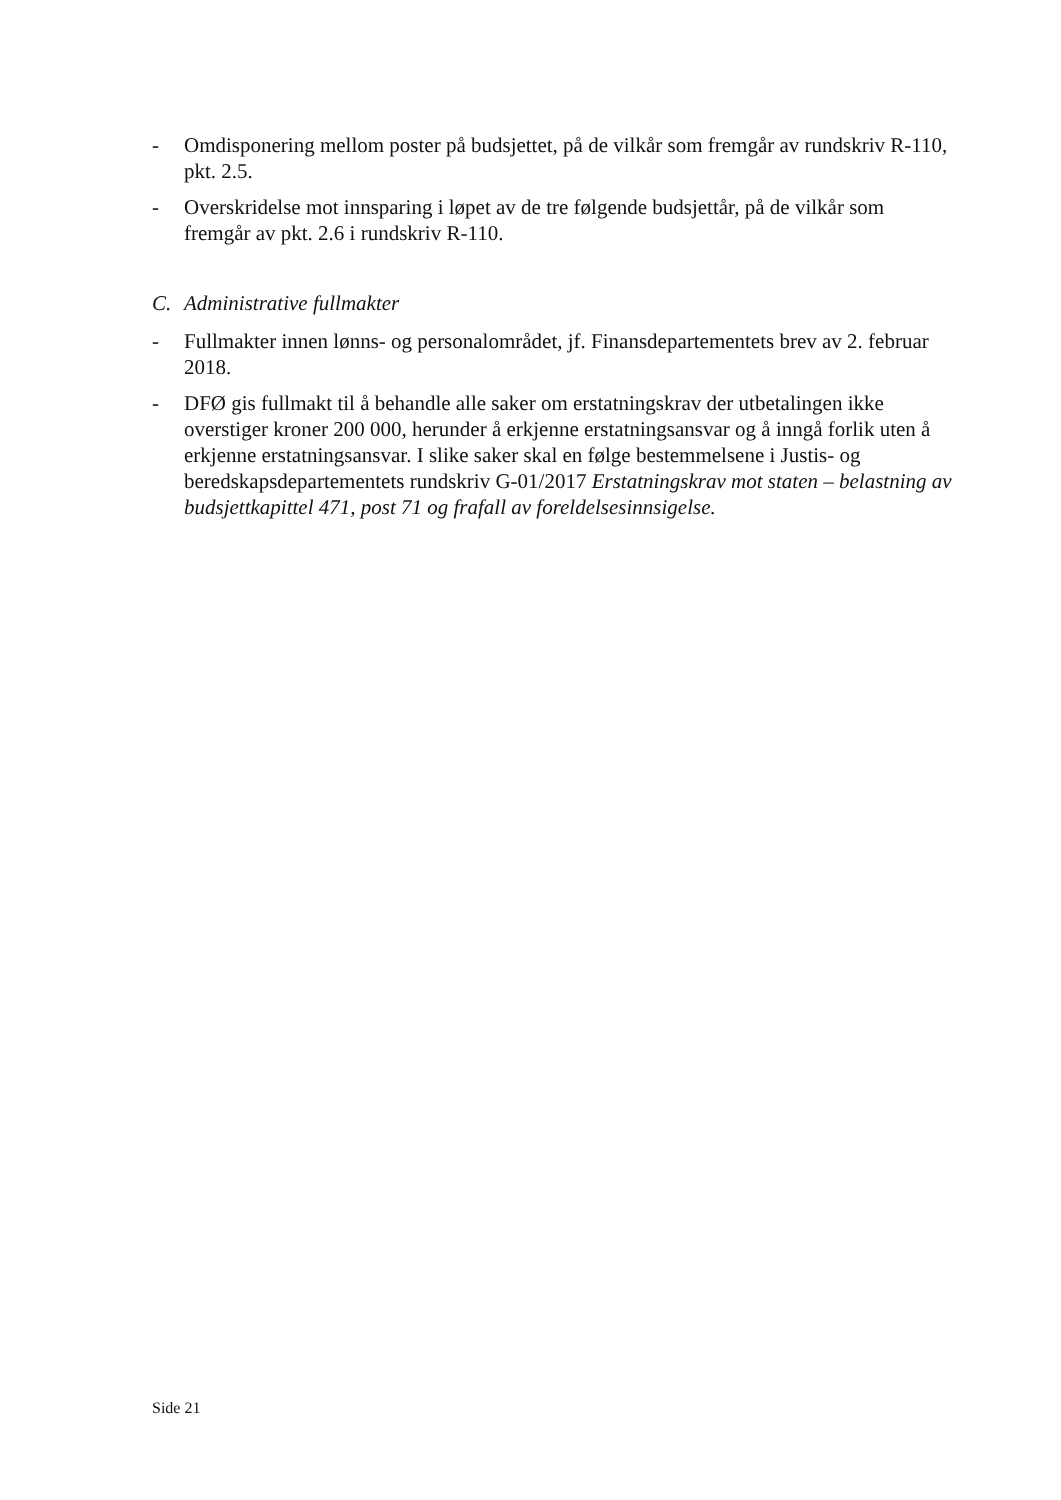- Omdisponering mellom poster på budsjettet, på de vilkår som fremgår av rundskriv R-110, pkt. 2.5.
- Overskridelse mot innsparing i løpet av de tre følgende budsjettår, på de vilkår som fremgår av pkt. 2.6 i rundskriv R-110.
C. Administrative fullmakter
- Fullmakter innen lønns- og personalområdet, jf. Finansdepartementets brev av 2. februar 2018.
- DFØ gis fullmakt til å behandle alle saker om erstatningskrav der utbetalingen ikke overstiger kroner 200 000, herunder å erkjenne erstatningsansvar og å inngå forlik uten å erkjenne erstatningsansvar. I slike saker skal en følge bestemmelsene i Justis- og beredskapsdepartementets rundskriv G-01/2017 Erstatningskrav mot staten – belastning av budsjettkapittel 471, post 71 og frafall av foreldelsesinnsigelse.
Side 21